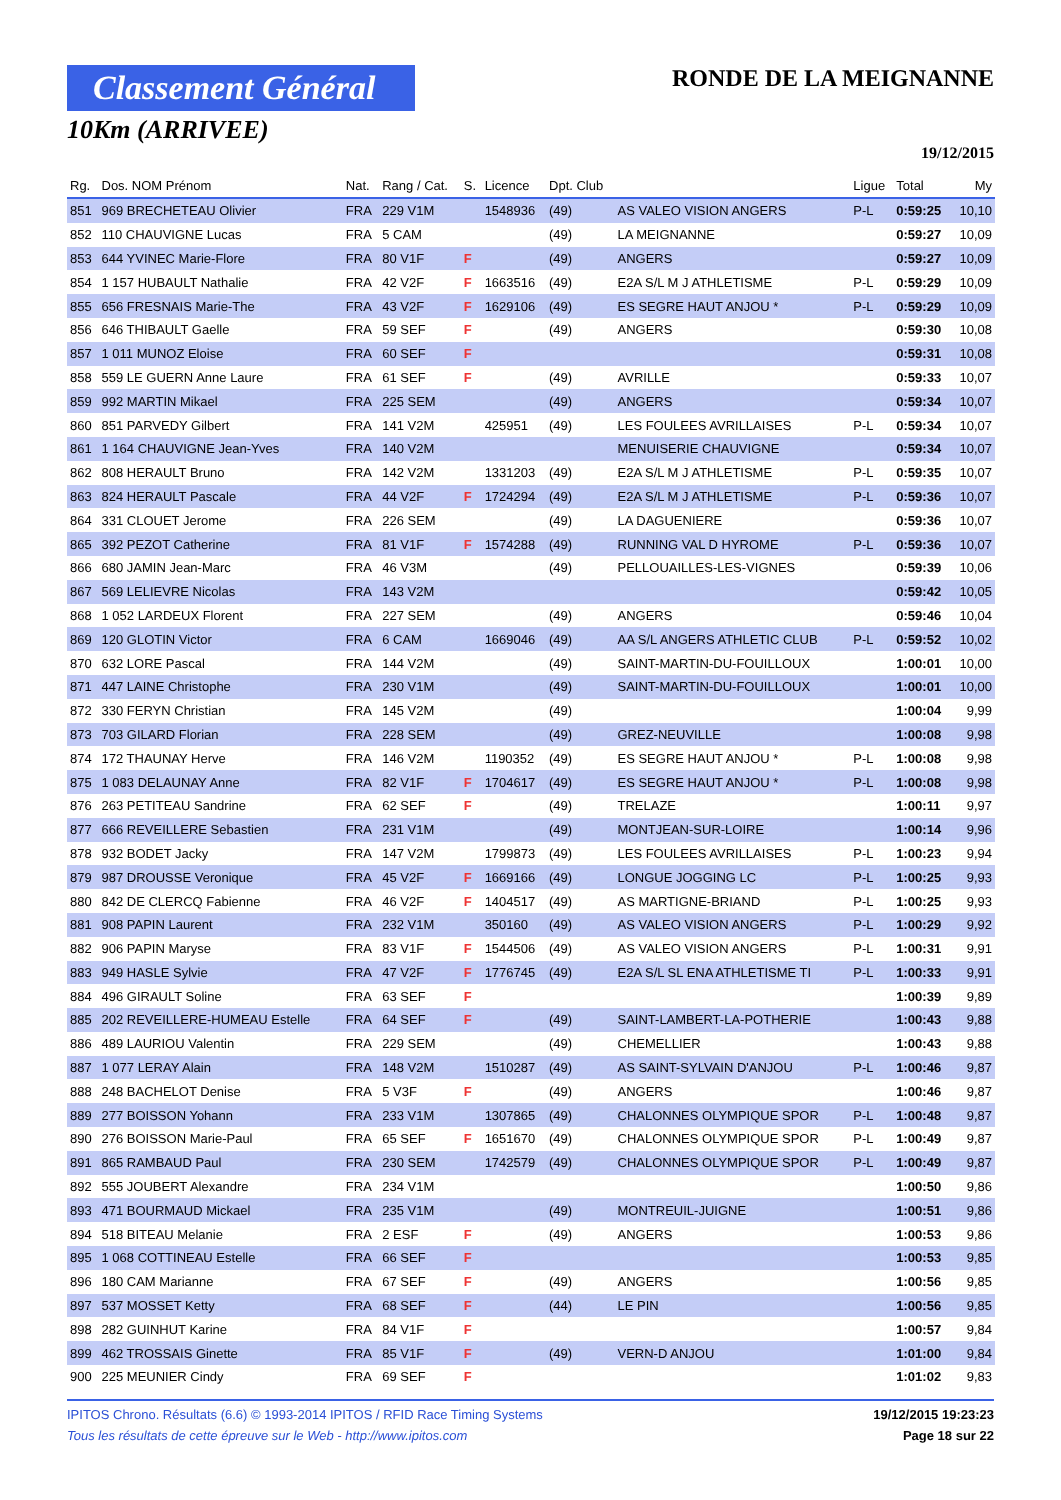Classement Général
10Km (ARRIVEE)
RONDE DE LA MEIGNANNE
19/12/2015
| Rg. | Dos. NOM Prénom | Nat. | Rang / Cat. | S. | Licence | Dpt. Club | | Ligue | Total | My |
| --- | --- | --- | --- | --- | --- | --- | --- | --- | --- | --- |
| 851 | 969 BRECHETEAU Olivier | FRA | 229 V1M | | 1548936 | (49) | AS VALEO VISION ANGERS | P-L | 0:59:25 | 10,10 |
| 852 | 110 CHAUVIGNE Lucas | FRA | 5 CAM | | | (49) | LA MEIGNANNE | | 0:59:27 | 10,09 |
| 853 | 644 YVINEC Marie-Flore | FRA | 80 V1F | F | | (49) | ANGERS | | 0:59:27 | 10,09 |
| 854 | 1 157 HUBAULT Nathalie | FRA | 42 V2F | F | 1663516 | (49) | E2A S/L M J ATHLETISME | P-L | 0:59:29 | 10,09 |
| 855 | 656 FRESNAIS Marie-The | FRA | 43 V2F | F | 1629106 | (49) | ES SEGRE HAUT ANJOU * | P-L | 0:59:29 | 10,09 |
| 856 | 646 THIBAULT Gaelle | FRA | 59 SEF | F | | (49) | ANGERS | | 0:59:30 | 10,08 |
| 857 | 1 011 MUNOZ Eloise | FRA | 60 SEF | F | | | | | 0:59:31 | 10,08 |
| 858 | 559 LE GUERN Anne Laure | FRA | 61 SEF | F | | (49) | AVRILLE | | 0:59:33 | 10,07 |
| 859 | 992 MARTIN Mikael | FRA | 225 SEM | | | (49) | ANGERS | | 0:59:34 | 10,07 |
| 860 | 851 PARVEDY Gilbert | FRA | 141 V2M | | 425951 | (49) | LES FOULEES AVRILLAISES | P-L | 0:59:34 | 10,07 |
| 861 | 1 164 CHAUVIGNE Jean-Yves | FRA | 140 V2M | | | | MENUISERIE CHAUVIGNE | | 0:59:34 | 10,07 |
| 862 | 808 HERAULT Bruno | FRA | 142 V2M | | 1331203 | (49) | E2A S/L M J ATHLETISME | P-L | 0:59:35 | 10,07 |
| 863 | 824 HERAULT Pascale | FRA | 44 V2F | F | 1724294 | (49) | E2A S/L M J ATHLETISME | P-L | 0:59:36 | 10,07 |
| 864 | 331 CLOUET Jerome | FRA | 226 SEM | | | (49) | LA DAGUENIERE | | 0:59:36 | 10,07 |
| 865 | 392 PEZOT Catherine | FRA | 81 V1F | F | 1574288 | (49) | RUNNING VAL D HYROME | P-L | 0:59:36 | 10,07 |
| 866 | 680 JAMIN Jean-Marc | FRA | 46 V3M | | | (49) | PELLOUAILLES-LES-VIGNES | | 0:59:39 | 10,06 |
| 867 | 569 LELIEVRE Nicolas | FRA | 143 V2M | | | | | | 0:59:42 | 10,05 |
| 868 | 1 052 LARDEUX Florent | FRA | 227 SEM | | | (49) | ANGERS | | 0:59:46 | 10,04 |
| 869 | 120 GLOTIN Victor | FRA | 6 CAM | | 1669046 | (49) | AA S/L ANGERS ATHLETIC CLUB | P-L | 0:59:52 | 10,02 |
| 870 | 632 LORE Pascal | FRA | 144 V2M | | | (49) | SAINT-MARTIN-DU-FOUILLOUX | | 1:00:01 | 10,00 |
| 871 | 447 LAINE Christophe | FRA | 230 V1M | | | (49) | SAINT-MARTIN-DU-FOUILLOUX | | 1:00:01 | 10,00 |
| 872 | 330 FERYN Christian | FRA | 145 V2M | | | (49) | | | 1:00:04 | 9,99 |
| 873 | 703 GILARD Florian | FRA | 228 SEM | | | (49) | GREZ-NEUVILLE | | 1:00:08 | 9,98 |
| 874 | 172 THAUNAY Herve | FRA | 146 V2M | | 1190352 | (49) | ES SEGRE HAUT ANJOU * | P-L | 1:00:08 | 9,98 |
| 875 | 1 083 DELAUNAY Anne | FRA | 82 V1F | F | 1704617 | (49) | ES SEGRE HAUT ANJOU * | P-L | 1:00:08 | 9,98 |
| 876 | 263 PETITEAU Sandrine | FRA | 62 SEF | F | | (49) | TRELAZE | | 1:00:11 | 9,97 |
| 877 | 666 REVEILLERE Sebastien | FRA | 231 V1M | | | (49) | MONTJEAN-SUR-LOIRE | | 1:00:14 | 9,96 |
| 878 | 932 BODET Jacky | FRA | 147 V2M | | 1799873 | (49) | LES FOULEES AVRILLAISES | P-L | 1:00:23 | 9,94 |
| 879 | 987 DROUSSE Veronique | FRA | 45 V2F | F | 1669166 | (49) | LONGUE JOGGING LC | P-L | 1:00:25 | 9,93 |
| 880 | 842 DE CLERCQ Fabienne | FRA | 46 V2F | F | 1404517 | (49) | AS MARTIGNE-BRIAND | P-L | 1:00:25 | 9,93 |
| 881 | 908 PAPIN Laurent | FRA | 232 V1M | | 350160 | (49) | AS VALEO VISION ANGERS | P-L | 1:00:29 | 9,92 |
| 882 | 906 PAPIN Maryse | FRA | 83 V1F | F | 1544506 | (49) | AS VALEO VISION ANGERS | P-L | 1:00:31 | 9,91 |
| 883 | 949 HASLE Sylvie | FRA | 47 V2F | F | 1776745 | (49) | E2A S/L SL ENA ATHLETISME TI | P-L | 1:00:33 | 9,91 |
| 884 | 496 GIRAULT Soline | FRA | 63 SEF | F | | | | | 1:00:39 | 9,89 |
| 885 | 202 REVEILLERE-HUMEAU Estelle | FRA | 64 SEF | F | | (49) | SAINT-LAMBERT-LA-POTHERIE | | 1:00:43 | 9,88 |
| 886 | 489 LAURIOU Valentin | FRA | 229 SEM | | | (49) | CHEMELLIER | | 1:00:43 | 9,88 |
| 887 | 1 077 LERAY Alain | FRA | 148 V2M | | 1510287 | (49) | AS SAINT-SYLVAIN D'ANJOU | P-L | 1:00:46 | 9,87 |
| 888 | 248 BACHELOT Denise | FRA | 5 V3F | F | | (49) | ANGERS | | 1:00:46 | 9,87 |
| 889 | 277 BOISSON Yohann | FRA | 233 V1M | | 1307865 | (49) | CHALONNES OLYMPIQUE SPOR | P-L | 1:00:48 | 9,87 |
| 890 | 276 BOISSON Marie-Paul | FRA | 65 SEF | F | 1651670 | (49) | CHALONNES OLYMPIQUE SPOR | P-L | 1:00:49 | 9,87 |
| 891 | 865 RAMBAUD Paul | FRA | 230 SEM | | 1742579 | (49) | CHALONNES OLYMPIQUE SPOR | P-L | 1:00:49 | 9,87 |
| 892 | 555 JOUBERT Alexandre | FRA | 234 V1M | | | | | | 1:00:50 | 9,86 |
| 893 | 471 BOURMAUD Mickael | FRA | 235 V1M | | | (49) | MONTREUIL-JUIGNE | | 1:00:51 | 9,86 |
| 894 | 518 BITEAU Melanie | FRA | 2 ESF | F | | (49) | ANGERS | | 1:00:53 | 9,86 |
| 895 | 1 068 COTTINEAU Estelle | FRA | 66 SEF | F | | | | | 1:00:53 | 9,85 |
| 896 | 180 CAM Marianne | FRA | 67 SEF | F | | (49) | ANGERS | | 1:00:56 | 9,85 |
| 897 | 537 MOSSET Ketty | FRA | 68 SEF | F | | (44) | LE PIN | | 1:00:56 | 9,85 |
| 898 | 282 GUINHUT Karine | FRA | 84 V1F | F | | | | | 1:00:57 | 9,84 |
| 899 | 462 TROSSAIS Ginette | FRA | 85 V1F | F | | (49) | VERN-D ANJOU | | 1:01:00 | 9,84 |
| 900 | 225 MEUNIER Cindy | FRA | 69 SEF | F | | | | | 1:01:02 | 9,83 |
IPITOS Chrono. Résultats (6.6) © 1993-2014 IPITOS / RFID Race Timing Systems 19/12/2015 19:23:23
Tous les résultats de cette épreuve sur le Web - http://www.ipitos.com Page 18 sur 22